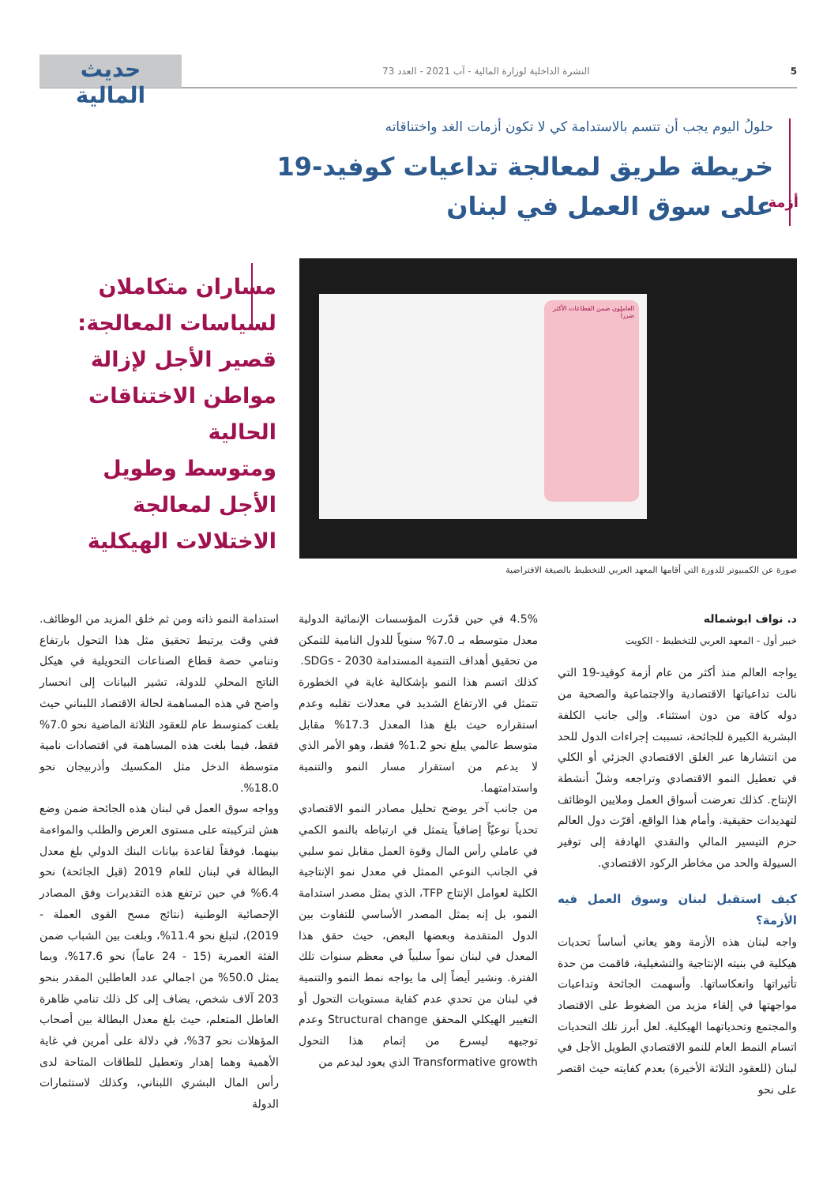5 النشرة الداخلية لوزارة المالية - آب 2021 - العدد 73
حديث المالية
حلولُ اليوم يجب أن تتسم بالاستدامة كي لا تكون أزمات الغد واختناقاته
خريطة طريق لمعالجة تداعيات كوفيد-19
على سوق العمل في لبنان
أزمة
العاملون ضمن القطاعات الأكثر ضرراً
صورة عن الكمبيوتر للدورة التي أقامها المعهد العربي للتخطيط بالصيغة الافتراضية
مساران متكاملان
لسياسات المعالجة:
قصير الأجل لإزالة
مواطن الاختناقات
الحالية
ومتوسط وطويل
الأجل لمعالجة
الاختلالات الهيكلية
د. نواف ابوشماله
خبير أول - المعهد العربي للتخطيط - الكويت
يواجه العالم منذ أكثر من عام أزمة كوفيد-19 التي نالت تداعياتها الاقتصادية والاجتماعية والصحية من دوله كافة من دون استثناء. وإلى جانب الكلفة البشرية الكبيرة للجائحة، تسببت إجراءات الدول للحد من انتشارها عبر الغلق الاقتصادي الجزئي أو الكلي في تعطيل النمو الاقتصادي وتراجعه وشلّ أنشطة الإنتاج. كذلك تعرضت أسواق العمل وملايين الوظائف لتهديدات حقيقية. وأمام هذا الواقع، أقرّت دول العالم حزم التيسير المالي والنقدي الهادفة إلى توفير السيولة والحد من مخاطر الركود الاقتصادي.
كيف استقبل لبنان وسوق العمل فيه الأزمة؟
واجه لبنان هذه الأزمة وهو يعاني أساساً تحديات هيكلية في بنيته الإنتاجية والتشغيلية، فاقمت من حدة تأثيراتها وانعكاساتها. وأسهمت الجائحة وتداعيات مواجهتها في إلقاء مزيد من الضغوط على الاقتصاد والمجتمع وتحدياتهما الهيكلية. لعل أبرز تلك التحديات اتسام النمط العام للنمو الاقتصادي الطويل الأجل في لبنان (للعقود الثلاثة الأخيرة) بعدم كفايته حيث اقتصر على نحو
4.5% في حين قدّرت المؤسسات الإنمائية الدولية معدل متوسطه بـ 7.0% سنوياً للدول النامية للتمكن من تحقيق أهداف التنمية المستدامة SDGs - 2030.
كذلك اتسم هذا النمو بإشكالية غاية في الخطورة تتمثل في الارتفاع الشديد في معدلات تقلبه وعدم استقراره حيث بلغ هذا المعدل 17.3% مقابل متوسط عالمي يبلغ نحو 1.2% فقط، وهو الأمر الذي لا يدعم من استقرار مسار النمو والتنمية واستدامتهما.
من جانب آخر يوضح تحليل مصادر النمو الاقتصادي تحدياً نوعيّاً إضافياً يتمثل في ارتباطه بالنمو الكمي في عاملي رأس المال وقوة العمل مقابل نمو سلبي في الجانب النوعي الممثل في معدل نمو الإنتاجية الكلية لعوامل الإنتاج TFP، الذي يمثل مصدر استدامة النمو، بل إنه يمثل المصدر الأساسي للتفاوت بين الدول المتقدمة وبعضها البعض، حيث حقق هذا المعدل في لبنان نمواً سلبياً في معظم سنوات تلك الفترة. ونشير أيضاً إلى ما يواجه نمط النمو والتنمية في لبنان من تحدي عدم كفاية مستويات التحول أو التغيير الهيكلي المحقق Structural change وعدم توجيهه ليسرع من إتمام هذا التحول Transformative growth الذي يعود ليدعم من
استدامة النمو ذاته ومن ثم خلق المزيد من الوظائف. ففي وقت يرتبط تحقيق مثل هذا التحول بارتفاع وتنامي حصة قطاع الصناعات التحويلية في هيكل الناتج المحلي للدولة، تشير البيانات إلى انحسار واضح في هذه المساهمة لحالة الاقتصاد اللبناني حيث بلغت كمتوسط عام للعقود الثلاثة الماضية نحو 7.0% فقط، فيما بلغت هذه المساهمة في اقتصادات نامية متوسطة الدخل مثل المكسيك وأذربيجان نحو 18.0%.
وواجه سوق العمل في لبنان هذه الجائحة ضمن وضع هش لتركيبته على مستوى العرض والطلب والمواءمة بينهما. فوفقاً لقاعدة بيانات البنك الدولي بلغ معدل البطالة في لبنان للعام 2019 (قبل الجائحة) نحو 6.4% في حين ترتفع هذه التقديرات وفق المصادر الإحصائية الوطنية (نتائج مسح القوى العملة - 2019)، لتبلغ نحو 11.4%، وبلغت بين الشباب ضمن الفئة العمرية (15 - 24 عاماً) نحو 17.6%، وبما يمثل 50.0% من اجمالي عدد العاطلين المقدر بنحو 203 آلاف شخص، يضاف إلى كل ذلك تنامي ظاهرة العاطل المتعلم، حيث بلغ معدل البطالة بين أصحاب المؤهلات نحو 37%، في دلالة على أمرين في غاية الأهمية وهما إهدار وتعطيل للطاقات المتاحة لدى رأس المال البشري اللبناني، وكذلك لاستثمارات الدولة